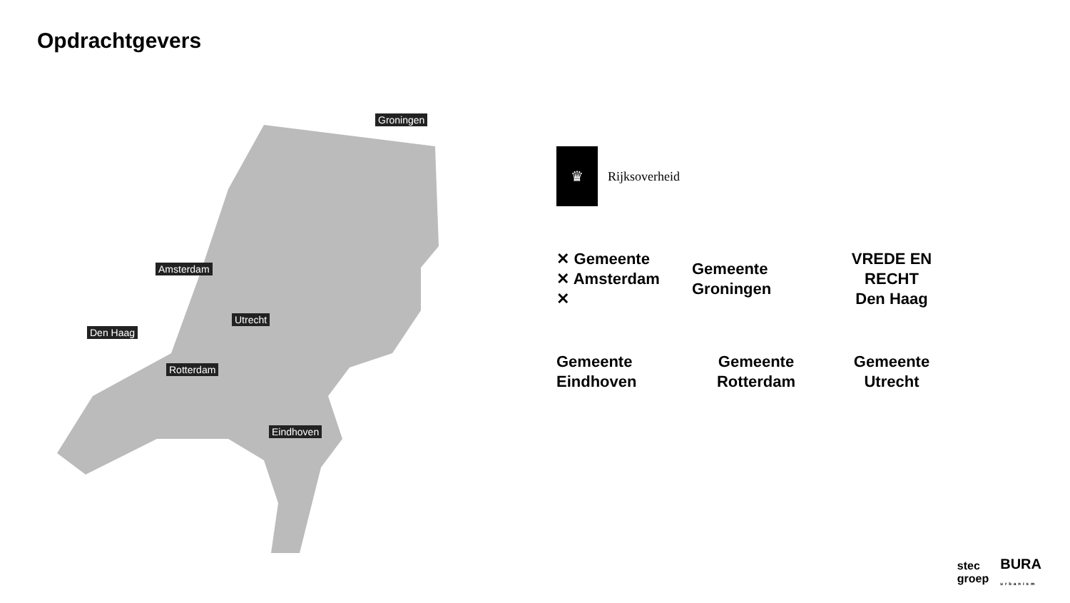Opdrachtgevers
Groningen
Amsterdam
Utrecht
Den Haag
Rotterdam
Eindhoven
♛
Rijksoverheid
✕ Gemeente
✕ Amsterdam
✕
Gemeente
Groningen
VREDE EN RECHT
Den Haag
Gemeente
Eindhoven
Gemeente
Rotterdam
Gemeente Utrecht
stec
groep BURA
urbanism